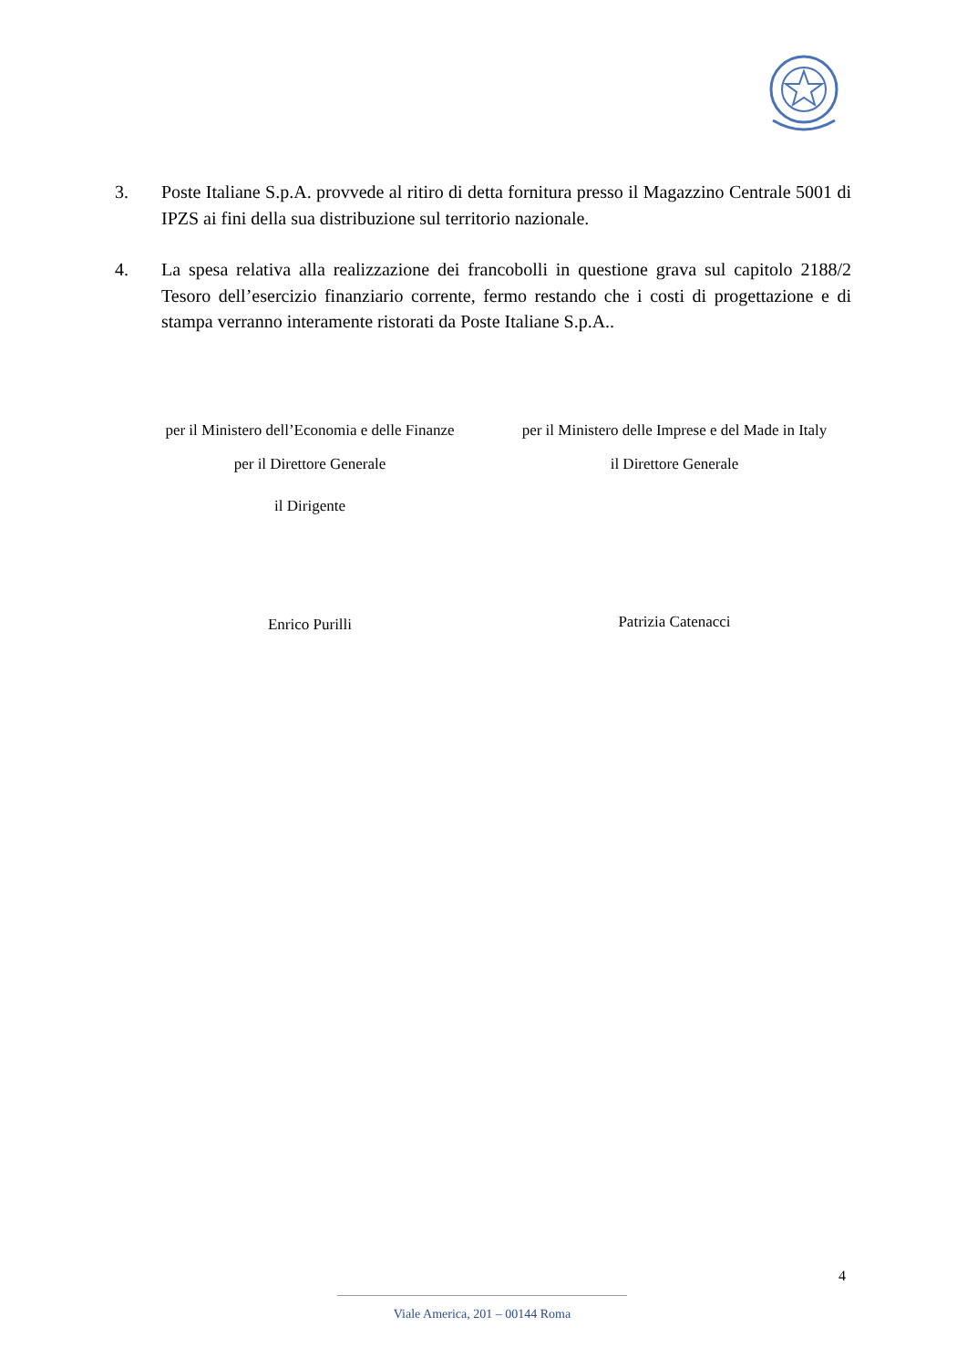3. Poste Italiane S.p.A. provvede al ritiro di detta fornitura presso il Magazzino Centrale 5001 di IPZS ai fini della sua distribuzione sul territorio nazionale.
4. La spesa relativa alla realizzazione dei francobolli in questione grava sul capitolo 2188/2 Tesoro dell’esercizio finanziario corrente, fermo restando che i costi di progettazione e di stampa verranno interamente ristorati da Poste Italiane S.p.A..
per il Ministero dell’Economia e delle Finanze
per il Direttore Generale
il Dirigente
Enrico Purilli
per il Ministero delle Imprese e del Made in Italy
il Direttore Generale
Patrizia Catenacci
4
Viale America, 201 – 00144 Roma